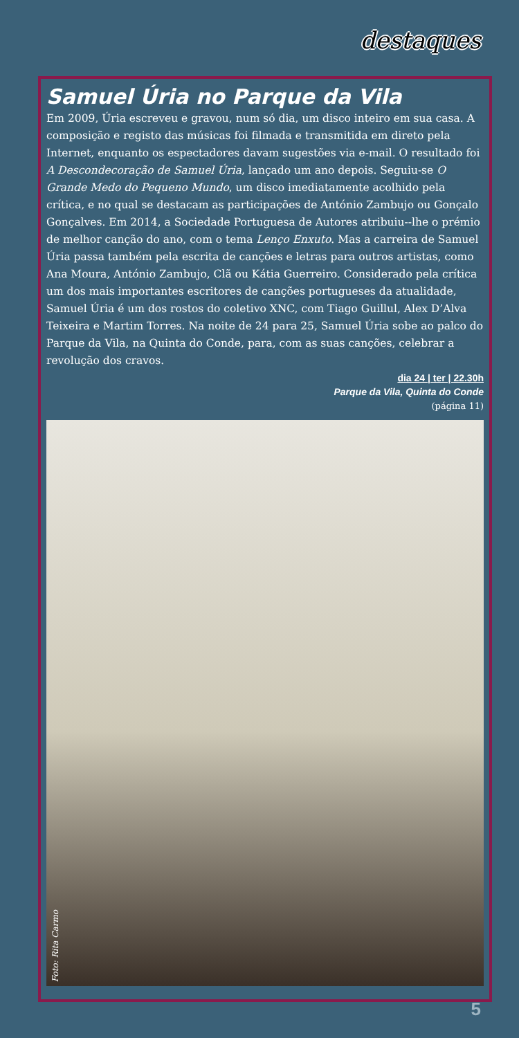destaques
Samuel Úria no Parque da Vila
Em 2009, Úria escreveu e gravou, num só dia, um disco inteiro em sua casa. A composição e registo das músicas foi filmada e transmitida em direto pela Internet, enquanto os espectadores davam sugestões via e-mail. O resultado foi A Descondecoração de Samuel Úria, lançado um ano depois. Seguiu-se O Grande Medo do Pequeno Mundo, um disco imediatamente acolhido pela crítica, e no qual se destacam as participações de António Zambujo ou Gonçalo Gonçalves. Em 2014, a Sociedade Portuguesa de Autores atribuiu--lhe o prémio de melhor canção do ano, com o tema Lenço Enxuto. Mas a carreira de Samuel Úria passa também pela escrita de canções e letras para outros artistas, como Ana Moura, António Zambujo, Clã ou Kátia Guerreiro. Considerado pela crítica um dos mais importantes escritores de canções portugueses da atualidade, Samuel Úria é um dos rostos do coletivo XNC, com Tiago Guillul, Alex D’Alva Teixeira e Martim Torres. Na noite de 24 para 25, Samuel Úria sobe ao palco do Parque da Vila, na Quinta do Conde, para, com as suas canções, celebrar a revolução dos cravos.
dia 24 | ter | 22.30h
Parque da Vila, Quinta do Conde
(página 11)
Foto: Rita Carmo
5